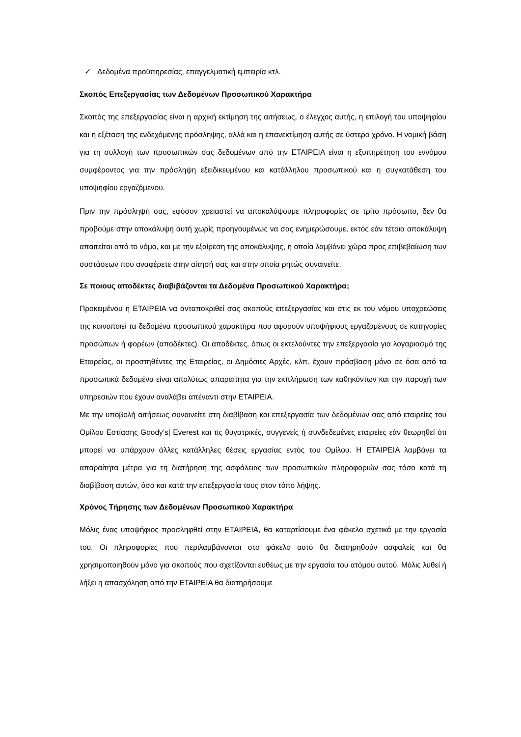✓ Δεδομένα προϋπηρεσίας, επαγγελματική εμπειρία κτλ.
Σκοπός Επεξεργασίας των Δεδομένων Προσωπικού Χαρακτήρα
Σκοπός της επεξεργασίας είναι η αρχική εκτίμηση της αιτήσεως, ο έλεγχος αυτής, η επιλογή του υποψηφίου και η εξέταση της ενδεχόμενης πρόσληψης, αλλά και η επανεκτίμηση αυτής σε ύστερο χρόνο. Η νομική βάση για τη συλλογή των προσωπικών σας δεδομένων από την ΕΤΑΙΡΕΙΑ είναι η εξυπηρέτηση του εννόμου συμφέροντος για την πρόσληψη εξειδικευμένου και κατάλληλου προσωπικού και η συγκατάθεση του υποψηφίου εργαζόμενου.
Πριν την πρόσληψή σας, εφόσον χρειαστεί να αποκαλύψουμε πληροφορίες σε τρίτο πρόσωπο, δεν θα προβούμε στην αποκάλυψη αυτή χωρίς προηγουμένως να σας ενημερώσουμε, εκτός εάν τέτοια αποκάλυψη απαιτείται από το νόμο, και με την εξαίρεση της αποκάλυψης, η οποία λαμβάνει χώρα προς επιβεβαίωση των συστάσεων που αναφέρετε στην αίτησή σας και στην οποία ρητώς συναινείτε.
Σε ποιους αποδέκτες διαβιβάζονται τα Δεδομένα Προσωπικού Χαρακτήρα;
Προκειμένου η ΕΤΑΙΡΕΙΑ να ανταποκριθεί σας σκοπούς επεξεργασίας και στις εκ του νόμου υποχρεώσεις της κοινοποιεί τα δεδομένα προσωπικού χαρακτήρα που αφορούν υποψήφιους εργαζομένους σε κατηγορίες προσώπων ή φορέων (αποδέκτες). Οι αποδέκτες, όπως οι εκτελούντες την επεξεργασία για λογαριασμό της Εταιρείας, οι προστηθέντες της Εταιρείας, οι Δημόσιες Αρχές, κλπ. έχουν πρόσβαση μόνο σε όσα από τα προσωπικά δεδομένα είναι απολύτως απαραίτητα για την εκπλήρωση των καθηκόντων και την παροχή των υπηρεσιών που έχουν αναλάβει απέναντι στην ΕΤΑΙΡΕΙΑ.
Με την υποβολή αιτήσεως συναινείτε στη διαβίβαση και επεξεργασία των δεδομένων σας από εταιρείες του Ομίλου Εστίασης Goody’s| Everest και τις θυγατρικές, συγγενείς ή συνδεδεμένες εταιρείες εάν θεωρηθεί ότι μπορεί να υπάρχουν άλλες κατάλληλες θέσεις εργασίας εντός του Ομίλου. Η ΕΤΑΙΡΕΙΑ λαμβάνει τα απαραίτητα μέτρα για τη διατήρηση της ασφάλειας των προσωπικών πληροφοριών σας τόσο κατά τη διαβίβαση αυτών, όσο και κατά την επεξεργασία τους στον τόπο λήψης.
Χρόνος Τήρησης των Δεδομένων Προσωπικού Χαρακτήρα
Μόλις ένας υποψήφιος προσληφθεί στην ΕΤΑΙΡΕΙΑ, θα καταρτίσουμε ένα φάκελο σχετικά με την εργασία του. Οι πληροφορίες που περιλαμβάνονται στο φάκελο αυτό θα διατηρηθούν ασφαλείς και θα χρησιμοποιηθούν μόνο για σκοπούς που σχετίζονται ευθέως με την εργασία του ατόμου αυτού. Μόλις λυθεί ή λήξει η απασχόληση από την ΕΤΑΙΡΕΙΑ θα διατηρήσουμε